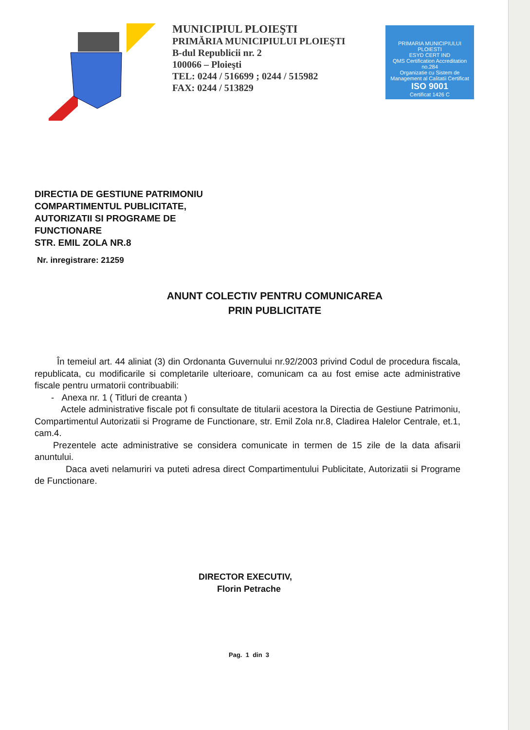MUNICIPIUL PLOIEŞTI
PRIMĂRIA MUNICIPIULUI PLOIEŞTI
B-dul Republicii nr. 2
100066 – Ploieşti
TEL: 0244 / 516699 ; 0244 / 515982
FAX: 0244 / 513829
PRIMARIA MUNICIPIULUI PLOIESTI
ESYD CERT IND
QMS Certification Accreditation no.284
Organizatie cu Sistem de Management al Calitatii Certificat
ISO 9001
Certificat 1426 C
DIRECTIA DE GESTIUNE PATRIMONIU
COMPARTIMENTUL PUBLICITATE,
AUTORIZATII SI PROGRAME DE
FUNCTIONARE
STR. EMIL ZOLA NR.8
Nr. inregistrare: 21259
ANUNT COLECTIV PENTRU COMUNICAREA
PRIN PUBLICITATE
În temeiul art. 44 aliniat (3) din Ordonanta Guvernului nr.92/2003 privind Codul de procedura fiscala, republicata, cu modificarile si completarile ulterioare, comunicam ca au fost emise acte administrative fiscale pentru urmatorii contribuabili:
- Anexa nr. 1 ( Titluri de creanta )
Actele administrative fiscale pot fi consultate de titularii acestora la Directia de Gestiune Patrimoniu, Compartimentul Autorizatii si Programe de Functionare, str. Emil Zola nr.8, Cladirea Halelor Centrale, et.1, cam.4.
Prezentele acte administrative se considera comunicate in termen de 15 zile de la data afisarii anuntului.
Daca aveti nelamuriri va puteti adresa direct Compartimentului Publicitate, Autorizatii si Programe de Functionare.
DIRECTOR EXECUTIV,
Florin Petrache
Pag. 1 din 3